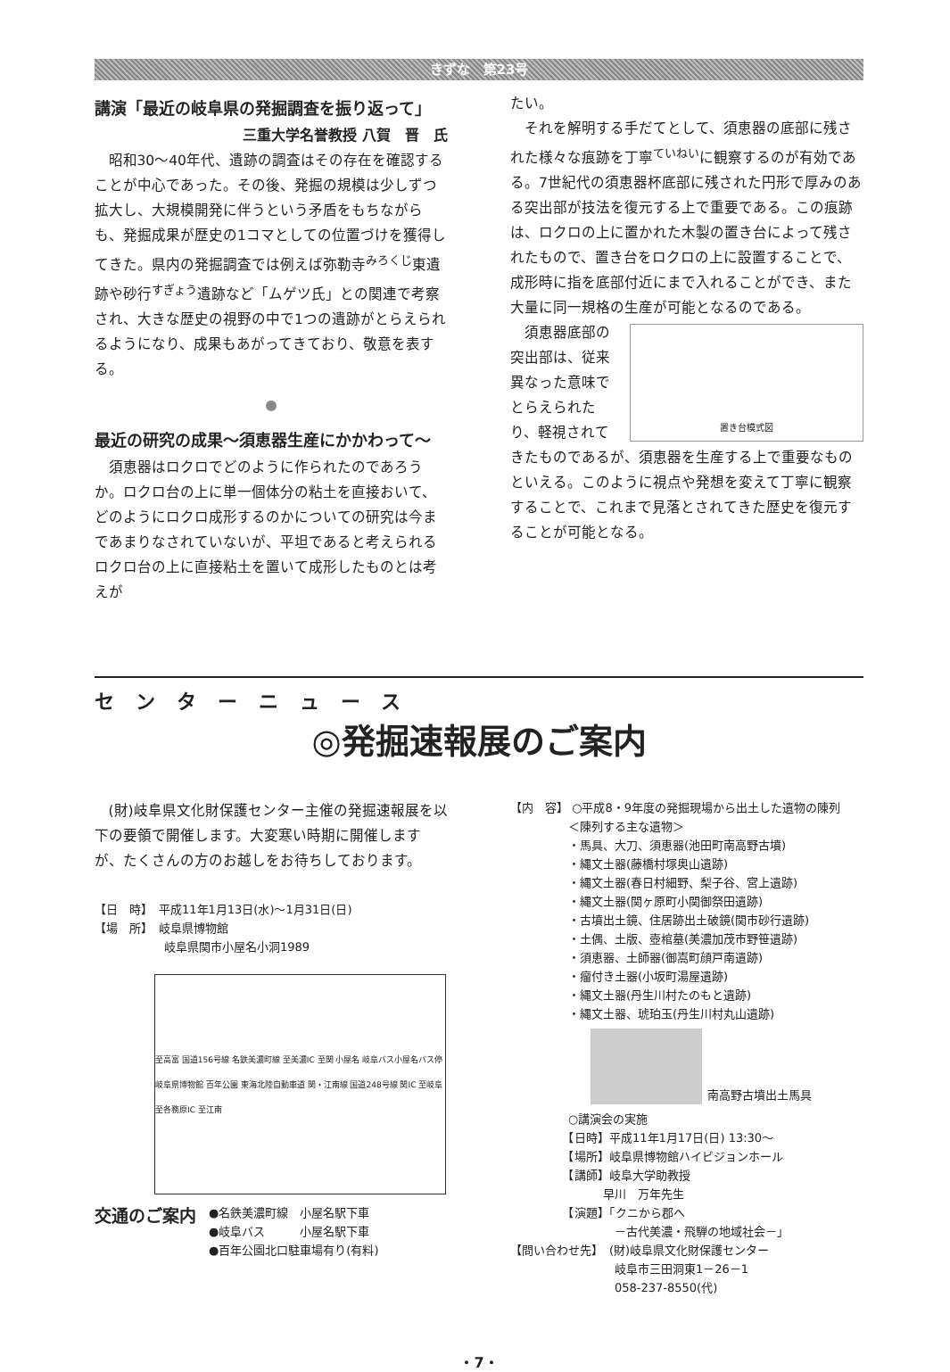きずな　第23号
講演「最近の岐阜県の発掘調査を振り返って」
三重大学名誉教授 八賀　晋　氏
昭和30～40年代、遺跡の調査はその存在を確認することが中心であった。その後、発掘の規模は少しずつ拡大し、大規模開発に伴うという矛盾をもちながらも、発掘成果が歴史の1コマとしての位置づけを獲得してきた。県内の発掘調査では例えば弥勒寺<sup>みろくじ</sup>東遺跡や砂行<sup>すぎょう</sup>遺跡など「ムゲツ氏」との関連で考察され、大きな歴史の視野の中で1つの遺跡がとらえられるようになり、成果もあがってきており、敬意を表する。
●
最近の研究の成果～須恵器生産にかかわって～
須恵器はロクロでどのように作られたのであろうか。ロクロ台の上に単一個体分の粘土を直接おいて、どのようにロクロ成形するのかについての研究は今まであまりなされていないが、平坦であると考えられるロクロ台の上に直接粘土を置いて成形したものとは考えが
たい。
それを解明する手だてとして、須恵器の底部に残された様々な痕跡を丁寧<sup>ていねい</sup>に観察するのが有効である。7世紀代の須恵器杯底部に残された円形で厚みのある突出部が技法を復元する上で重要である。この痕跡は、ロクロの上に置かれた木製の置き台によって残されたもので、置き台をロクロの上に設置することで、成形時に指を底部付近にまで入れることができ、また大量に同一規格の生産が可能となるのである。
置き台模式図
須恵器底部の突出部は、従来異なった意味でとらえられたり、軽視されてきたものであるが、須恵器を生産する上で重要なものといえる。このように視点や発想を変えて丁寧に観察することで、これまで見落とされてきた歴史を復元することが可能となる。
センターニュース
◎発掘速報展のご案内
(財)岐阜県文化財保護センター主催の発掘速報展を以下の要領で開催します。大変寒い時期に開催しますが、たくさんの方のお越しをお待ちしております。
【日　時】　平成11年1月13日(水)～1月31日(日)
【場　所】　岐阜県博物館
　　　　　　岐阜県関市小屋名小洞1989
至高富 国道156号線 名鉄美濃町線 至美濃IC 至関 小屋名 岐阜バス小屋名バス停 岐阜県博物館 百年公園 東海北陸自動車道 関・江南線 国道248号線 関IC 至岐阜 至各務原IC 至江南
交通のご案内
●名鉄美濃町線　小屋名駅下車
●岐阜バス　　　小屋名駅下車
●百年公園北口駐車場有り(有料)
【内　容】 ○平成8・9年度の発掘現場から出土した遺物の陳列
　　　　　＜陳列する主な遺物＞
　　　　　・馬具、大刀、須恵器(池田町南高野古墳)
　　　　　・縄文土器(藤橋村塚奥山遺跡)
　　　　　・縄文土器(春日村細野、梨子谷、宮上遺跡)
　　　　　・縄文土器(関ヶ原町小関御祭田遺跡)
　　　　　・古墳出土鏡、住居跡出土破鏡(関市砂行遺跡)
　　　　　・土偶、土版、壺棺墓(美濃加茂市野笹遺跡)
　　　　　・須恵器、土師器(御嵩町顔戸南遺跡)
　　　　　・瘤付き土器(小坂町湯屋遺跡)
　　　　　・縄文土器(丹生川村たのもと遺跡)
　　　　　・縄文土器、琥珀玉(丹生川村丸山遺跡)
南高野古墳出土馬具
　　　　　○講演会の実施
　　　　　【日時】平成11年1月17日(日) 13:30～
　　　　　【場所】岐阜県博物館ハイビジョンホール
　　　　　【講師】岐阜大学助教授
　　　　　　　　早川　万年先生
　　　　　【演題】「クニから郡へ
　　　　　　　　　－古代美濃・飛騨の地域社会－」
【問い合わせ先】　(財)岐阜県文化財保護センター
　　　　　　　　　岐阜市三田洞東1－26－1
　　　　　　　　　058-237-8550(代)
・7・